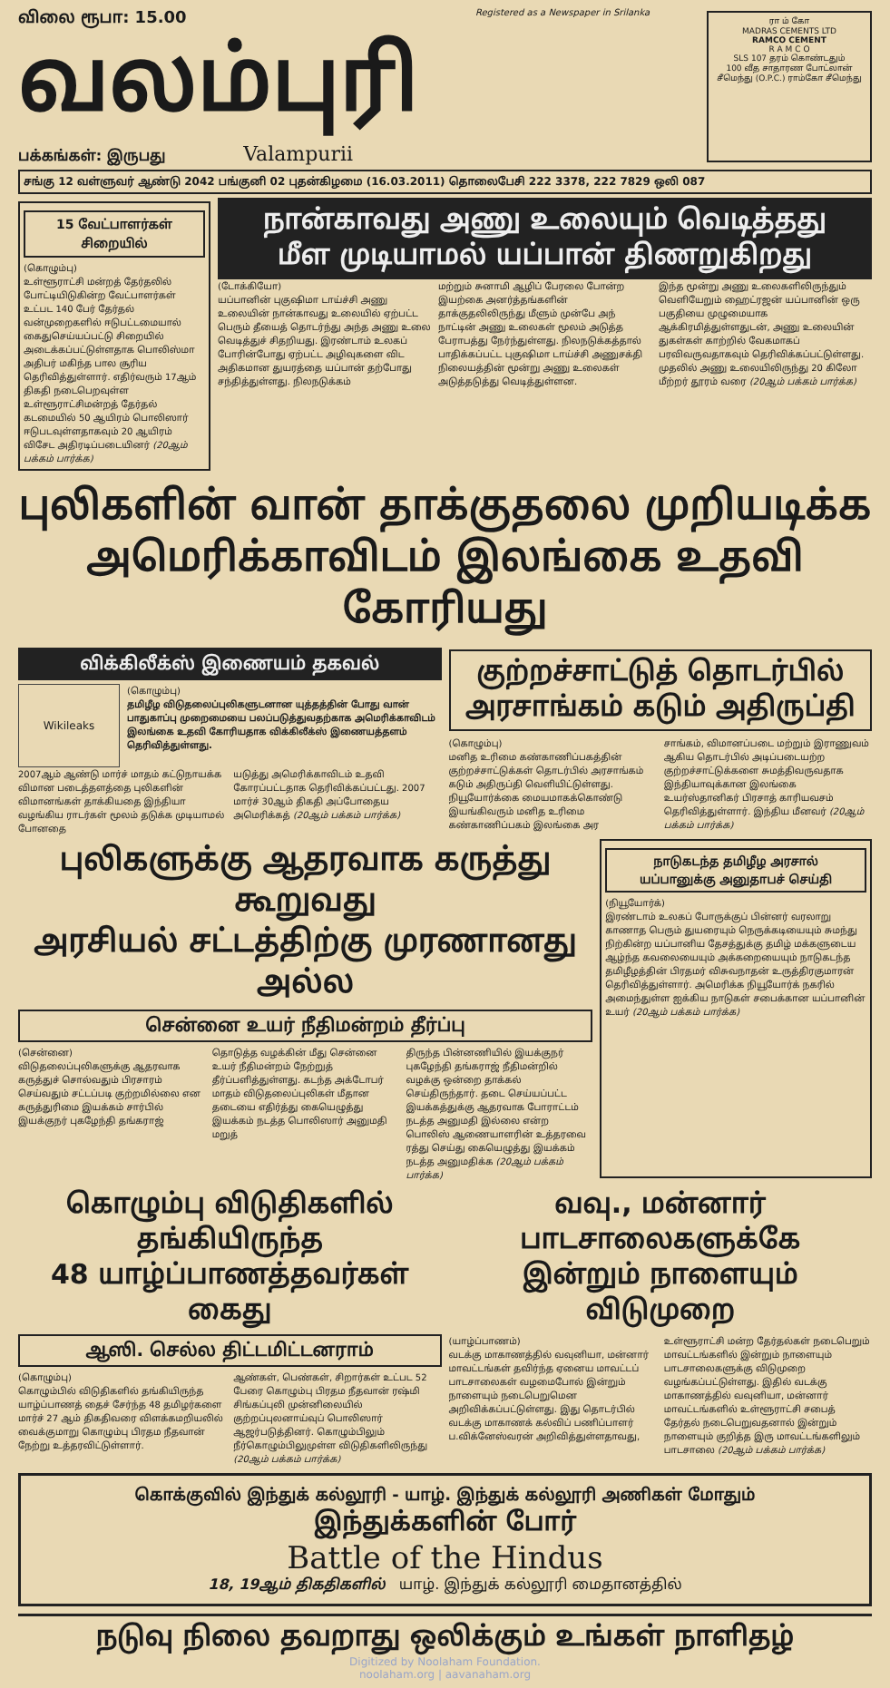விலை ரூபா: 15.00
வலம்புரி
பக்கங்கள்: இருபது Valampurii
Registered as a Newspaper in Srilanka
ரா ம் கோ
MADRAS CEMENTS LTD
RAMCO CEMENT
R A M C O
SLS 107 தரம் கொண்டதும்
100 வீத சாதாரண போட்லான்
சீமெந்து (O.P.C.) ராம்கோ சீமெந்து
சங்கு 12 வள்ளுவர் ஆண்டு 2042 பங்குனி 02 புதன்கிழமை (16.03.2011) தொலைபேசி 222 3378, 222 7829 ஒலி 087
15 வேட்பாளர்கள் சிறையில்
(கொழும்பு)
உள்ளூராட்சி மன்றத் தேர்தலில் போட்டியிடுகின்ற வேட்பாளர்கள் உட்பட 140 பேர் தேர்தல் வன்முறைகளில் ஈடுபட்டமையால் கைதுசெய்யப்பட்டு சிறையில் அடைக்கப்பட்டுள்ளதாக பொலிஸ்மா அதிபர் மகிந்த பால சூரிய தெரிவித்துள்ளார். எதிர்வரும் 17ஆம் திகதி நடைபெறவுள்ள உள்ளூராட்சிமன்றத் தேர்தல் கடமையில் 50 ஆயிரம் பொலிஸார் ஈடுபடவுள்ளதாகவும் 20 ஆயிரம் விசேட அதிரடிப்படையினர் (20ஆம் பக்கம் பார்க்க)
நான்காவது அணு உலையும் வெடித்தது
மீள முடியாமல் யப்பான் திணறுகிறது
(டோக்கியோ)
யப்பானின் புகுஷிமா டாய்ச்சி அணு உலையின் நான்காவது உலையில் ஏற்பட்ட பெரும் தீயைத் தொடர்ந்து அந்த அணு உலை வெடித்துச் சிதறியது. இரண்டாம் உலகப் போரின்போது ஏற்பட்ட அழிவுகளை விட அதிகமான துயரத்தை யப்பான் தற்போது சந்தித்துள்ளது. நிலநடுக்கம்
மற்றும் சுனாமி ஆழிப் பேரலை போன்ற இயற்கை அனர்த்தங்களின் தாக்குதலிலிருந்து மீளும் முன்பே அந் நாட்டின் அணு உலைகள் மூலம் அடுத்த பேராபத்து நேர்ந்துள்ளது. நிலநடுக்கத்தால் பாதிக்கப்பட்ட புகுஷிமா டாய்ச்சி அணுசக்தி நிலையத்தின் மூன்று அணு உலைகள் அடுத்தடுத்து வெடித்துள்ளன.
இந்த மூன்று அணு உலைகளிலிருந்தும் வெளியேறும் ஹைட்ரஜன் யப்பானின் ஒரு பகுதியை முழுமையாக ஆக்கிரமித்துள்ளதுடன், அணு உலையின் துகள்கள் காற்றில் வேகமாகப் பரவிவருவதாகவும் தெரிவிக்கப்பட்டுள்ளது. முதலில் அணு உலையிலிருந்து 20 கிலோ மீற்றர் தூரம் வரை (20ஆம் பக்கம் பார்க்க)
புலிகளின் வான் தாக்குதலை முறியடிக்க
அமெரிக்காவிடம் இலங்கை உதவி கோரியது
விக்கிலீக்ஸ் இணையம் தகவல்
Wikileaks
(கொழும்பு)
தமிழீழ விடுதலைப்புலிகளுடனான யுத்தத்தின் போது வான் பாதுகாப்பு முறைமையை பலப்படுத்துவதற்காக அமெரிக்காவிடம் இலங்கை உதவி கோரியதாக விக்கிலீக்ஸ் இணையத்தளம் தெரிவித்துள்ளது.
2007ஆம் ஆண்டு மார்ச் மாதம் கட்டுநாயக்க விமான படைத்தளத்தை புலிகளின் விமானங்கள் தாக்கியதை இந்தியா வழங்கிய ராடர்கள் மூலம் தடுக்க முடியாமல் போனதை
யடுத்து அமெரிக்காவிடம் உதவி கோரப்பட்டதாக தெரிவிக்கப்பட்டது. 2007 மார்ச் 30ஆம் திகதி அப்போதைய அமெரிக்கத் (20ஆம் பக்கம் பார்க்க)
குற்றச்சாட்டுத் தொடர்பில்
அரசாங்கம் கடும் அதிருப்தி
(கொழும்பு)
மனித உரிமை கண்காணிப்பகத்தின் குற்றச்சாட்டுக்கள் தொடர்பில் அரசாங்கம் கடும் அதிருப்தி வெளியிட்டுள்ளது. நியூயோர்க்கை மையமாகக்கொண்டு இயங்கிவரும் மனித உரிமை கண்காணிப்பகம் இலங்கை அர
சாங்கம், விமானப்படை மற்றும் இராணுவம் ஆகிய தொடர்பில் அடிப்படையற்ற குற்றச்சாட்டுக்களை சுமத்திவருவதாக இந்தியாவுக்கான இலங்கை உயர்ஸ்தானிகர் பிரசாத் காரியவசம் தெரிவித்துள்ளார். இந்திய மீனவர் (20ஆம் பக்கம் பார்க்க)
புலிகளுக்கு ஆதரவாக கருத்து கூறுவது
அரசியல் சட்டத்திற்கு முரணானது அல்ல
சென்னை உயர் நீதிமன்றம் தீர்ப்பு
(சென்னை)
விடுதலைப்புலிகளுக்கு ஆதரவாக கருத்துச் சொல்வதும் பிரசாரம் செய்வதும் சட்டப்படி குற்றமில்லை என கருத்துரிமை இயக்கம் சார்பில் இயக்குநர் புகழேந்தி தங்கராஜ்
தொடுத்த வழக்கின் மீது சென்னை உயர் நீதிமன்றம் நேற்றுத் தீர்ப்பளித்துள்ளது. கடந்த அக்டோபர் மாதம் விடுதலைப்புலிகள் மீதான தடையை எதிர்த்து கையெழுத்து இயக்கம் நடத்த பொலிஸார் அனுமதி மறுத்
திருந்த பின்னணியில் இயக்குநர் புகழேந்தி தங்கராஜ் நீதிமன்றில் வழக்கு ஒன்றை தாக்கல் செய்திருந்தார். தடை செய்யப்பட்ட இயக்கத்துக்கு ஆதரவாக போராட்டம் நடத்த அனுமதி இல்லை என்ற பொலிஸ் ஆணையாளரின் உத்தரவை ரத்து செய்து கையெழுத்து இயக்கம் நடத்த அனுமதிக்க (20ஆம் பக்கம் பார்க்க)
நாடுகடந்த தமிழீழ அரசால்
யப்பானுக்கு அனுதாபச் செய்தி
(நியூயோர்க்)
இரண்டாம் உலகப் போருக்குப் பின்னர் வரலாறு காணாத பெரும் துயரையும் நெருக்கடியையும் சுமந்து நிற்கின்ற யப்பானிய தேசத்துக்கு தமிழ் மக்களுடைய ஆழ்ந்த கவலையையும் அக்கறையையும் நாடுகடந்த தமிழீழத்தின் பிரதமர் விசுவநாதன் உருத்திரகுமாரன் தெரிவித்துள்ளார். அமெரிக்க நியூயோர்க் நகரில் அமைந்துள்ள ஐக்கிய நாடுகள் சபைக்கான யப்பானின் உயர் (20ஆம் பக்கம் பார்க்க)
கொழும்பு விடுதிகளில் தங்கியிருந்த
48 யாழ்ப்பாணத்தவர்கள் கைது
ஆஸி. செல்ல திட்டமிட்டனராம்
(கொழும்பு)
கொழும்பில் விடுதிகளில் தங்கியிருந்த யாழ்ப்பாணத் தைச் சேர்ந்த 48 தமிழர்களை மார்ச் 27 ஆம் திகதிவரை விளக்கமறியலில் வைக்குமாறு கொழும்பு பிரதம நீதவான் நேற்று உத்தரவிட்டுள்ளார்.
ஆண்கள், பெண்கள், சிறார்கள் உட்பட 52 பேரை கொழும்பு பிரதம நீதவான் ரஷ்மி சிங்கப்புலி முன்னிலையில் குற்றப்புலனாய்வுப் பொலிஸார் ஆஜர்படுத்தினர். கொழும்பிலும் நீர்கொழும்பிலுமுள்ள விடுதிகளிலிருந்து (20ஆம் பக்கம் பார்க்க)
வவு., மன்னார் பாடசாலைகளுக்கே
இன்றும் நாளையும் விடுமுறை
(யாழ்ப்பாணம்)
வடக்கு மாகாணத்தில் வவுனியா, மன்னார் மாவட்டங்கள் தவிர்ந்த ஏனைய மாவட்டப் பாடசாலைகள் வழமைபோல் இன்றும் நாளையும் நடைபெறுமென அறிவிக்கப்பட்டுள்ளது. இது தொடர்பில் வடக்கு மாகாணக் கல்விப் பணிப்பாளர் ப.விக்னேஸ்வரன் அறிவித்துள்ளதாவது,
உள்ளூராட்சி மன்ற தேர்தல்கள் நடைபெறும் மாவட்டங்களில் இன்றும் நாளையும் பாடசாலைகளுக்கு விடுமுறை வழங்கப்பட்டுள்ளது. இதில் வடக்கு மாகாணத்தில் வவுனியா, மன்னார் மாவட்டங்களில் உள்ளூராட்சி சபைத் தேர்தல் நடைபெறுவதனால் இன்றும் நாளையும் குறித்த இரு மாவட்டங்களிலும் பாடசாலை (20ஆம் பக்கம் பார்க்க)
கொக்குவில் இந்துக் கல்லூரி - யாழ். இந்துக் கல்லூரி அணிகள் மோதும்
இந்துக்களின் போர்
Battle of the Hindus
18, 19ஆம் திகதிகளில் யாழ். இந்துக் கல்லூரி மைதானத்தில்
நடுவு நிலை தவறாது ஒலிக்கும் உங்கள் நாளிதழ்
Digitized by Noolaham Foundation.
noolaham.org | aavanaham.org